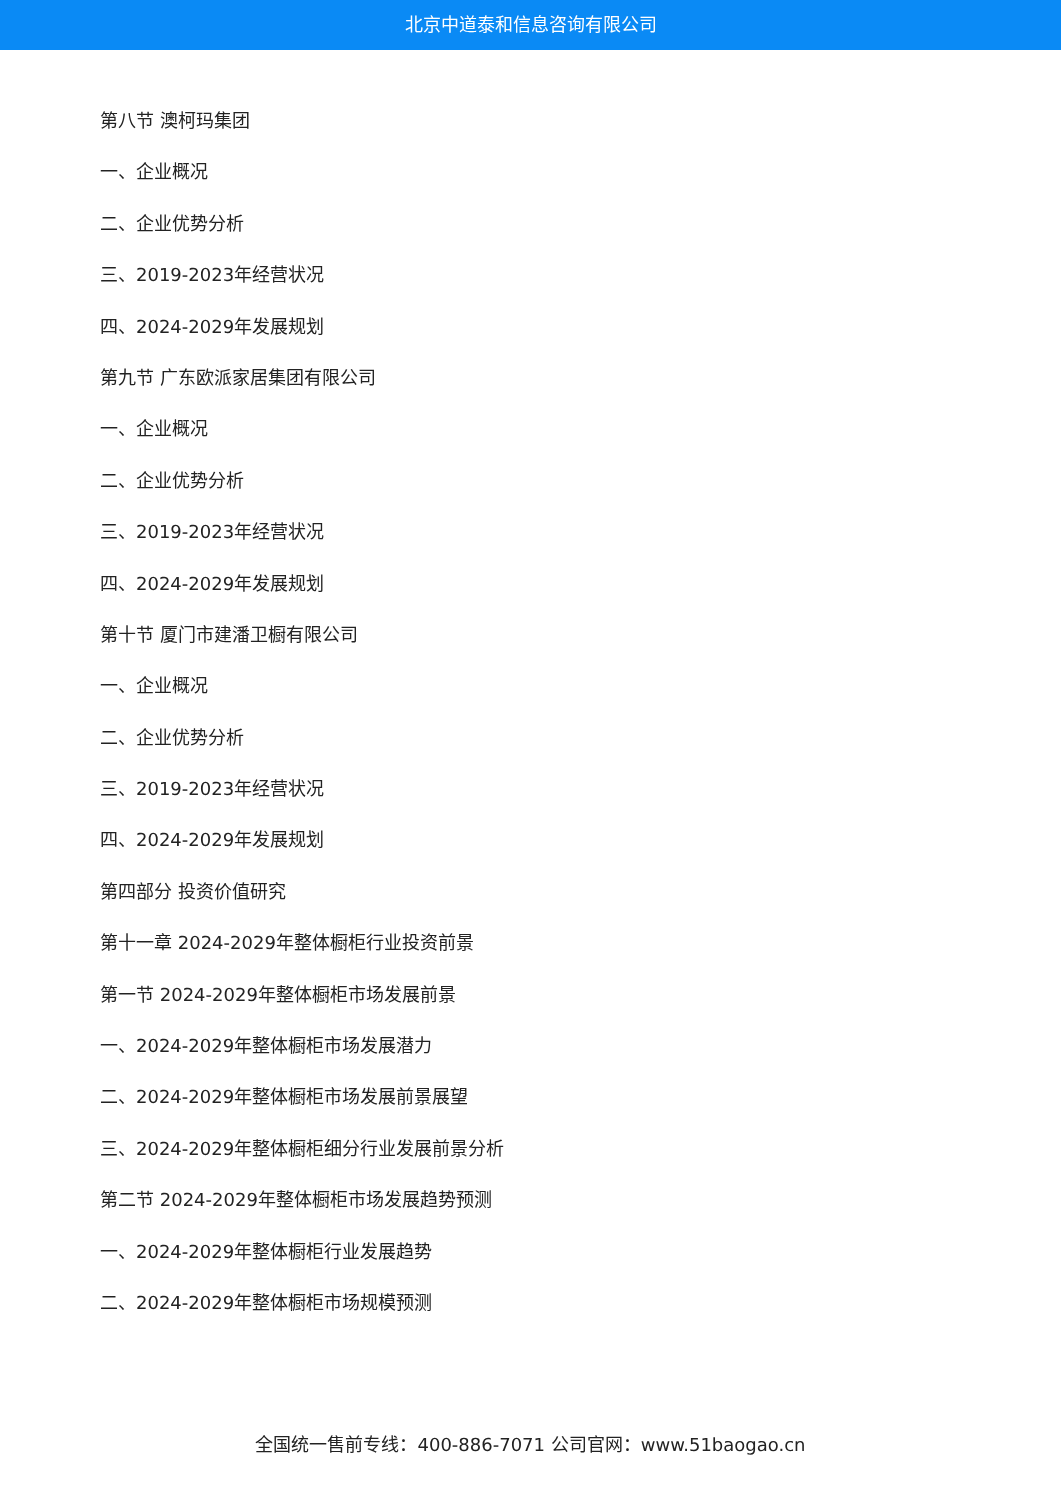北京中道泰和信息咨询有限公司
第八节 澳柯玛集团
一、企业概况
二、企业优势分析
三、2019-2023年经营状况
四、2024-2029年发展规划
第九节 广东欧派家居集团有限公司
一、企业概况
二、企业优势分析
三、2019-2023年经营状况
四、2024-2029年发展规划
第十节 厦门市建潘卫橱有限公司
一、企业概况
二、企业优势分析
三、2019-2023年经营状况
四、2024-2029年发展规划
第四部分 投资价值研究
第十一章 2024-2029年整体橱柜行业投资前景
第一节 2024-2029年整体橱柜市场发展前景
一、2024-2029年整体橱柜市场发展潜力
二、2024-2029年整体橱柜市场发展前景展望
三、2024-2029年整体橱柜细分行业发展前景分析
第二节 2024-2029年整体橱柜市场发展趋势预测
一、2024-2029年整体橱柜行业发展趋势
二、2024-2029年整体橱柜市场规模预测
全国统一售前专线：400-886-7071 公司官网：www.51baogao.cn